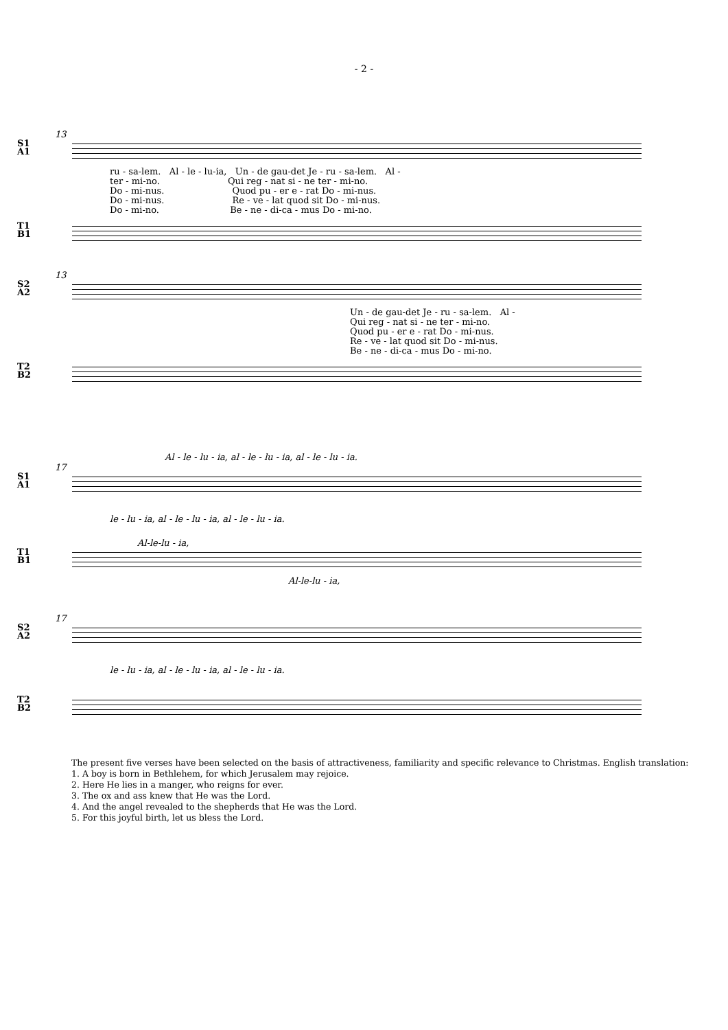- 2 -
13
S1
A1
ru - sa-lem. Al - le - lu-ia, Un - de gau-det Je - ru - sa-lem. Al - ter - mi-no. Qui reg - nat si - ne ter - mi-no. Do - mi-nus. Quod pu - er e - rat Do - mi-nus. Do - mi-nus. Re - ve - lat quod sit Do - mi-nus. Do - mi-no. Be - ne - di-ca - mus Do - mi-no.
T1
B1
13
S2
A2
Un - de gau-det Je - ru - sa-lem. Al - Qui reg - nat si - ne ter - mi-no. Quod pu - er e - rat Do - mi-nus. Re - ve - lat quod sit Do - mi-nus. Be - ne - di-ca - mus Do - mi-no.
T2
B2
Al - le - lu - ia, al - le - lu - ia, al - le - lu - ia.
17
S1
A1
le - lu - ia, al - le - lu - ia, al - le - lu - ia.
Al-le-lu - ia,
T1
B1
Al-le-lu - ia,
17
S2
A2
le - lu - ia, al - le - lu - ia, al - le - lu - ia.
T2
B2
The present five verses have been selected on the basis of attractiveness, familiarity and specific relevance to Christmas. English translation:
1. A boy is born in Bethlehem, for which Jerusalem may rejoice.
2. Here He lies in a manger, who reigns for ever.
3. The ox and ass knew that He was the Lord.
4. And the angel revealed to the shepherds that He was the Lord.
5. For this joyful birth, let us bless the Lord.